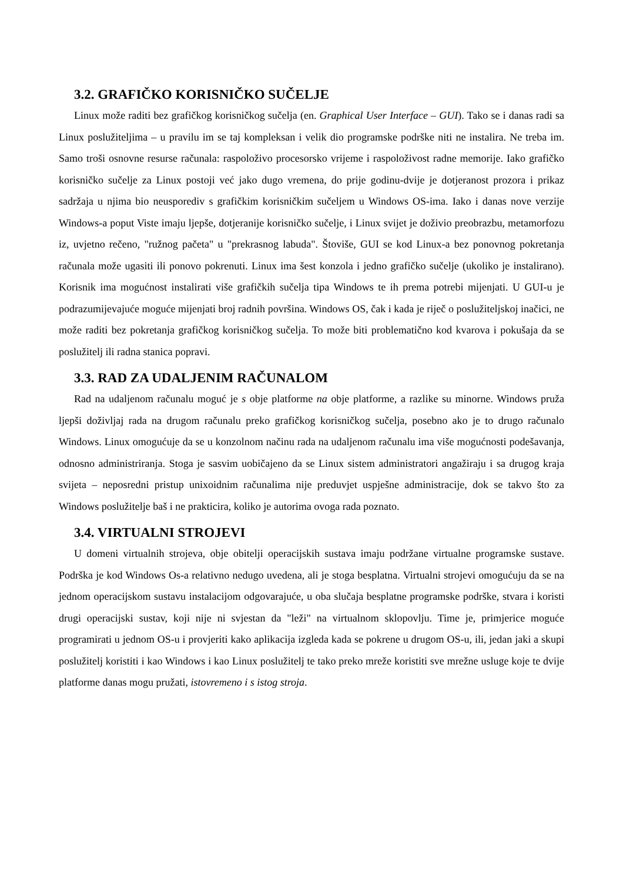3.2. GRAFIČKO KORISNIČKO SUČELJE
Linux može raditi bez grafičkog korisničkog sučelja (en. Graphical User Interface – GUI). Tako se i danas radi sa Linux poslužiteljima – u pravilu im se taj kompleksan i velik dio programske podrške niti ne instalira. Ne treba im. Samo troši osnovne resurse računala: raspoloživo procesorsko vrijeme i raspoloživost radne memorije. Iako grafičko korisničko sučelje za Linux postoji već jako dugo vremena, do prije godinu-dvije je dotjeranost prozora i prikaz sadržaja u njima bio neusporediv s grafičkim korisničkim sučeljem u Windows OS-ima. Iako i danas nove verzije Windows-a poput Viste imaju ljepše, dotjeranije korisničko sučelje, i Linux svijet je doživio preobrazbu, metamorfozu iz, uvjetno rečeno, "ružnog pačeta" u "prekrasnog labuda". Štoviše, GUI se kod Linux-a bez ponovnog pokretanja računala može ugasiti ili ponovo pokrenuti. Linux ima šest konzola i jedno grafičko sučelje (ukoliko je instalirano). Korisnik ima mogućnost instalirati više grafičkih sučelja tipa Windows te ih prema potrebi mijenjati. U GUI-u je podrazumijevajuće moguće mijenjati broj radnih površina. Windows OS, čak i kada je riječ o poslužiteljskoj inačici, ne može raditi bez pokretanja grafičkog korisničkog sučelja. To može biti problematično kod kvarova i pokušaja da se poslužitelj ili radna stanica popravi.
3.3. RAD ZA UDALJENIM RAČUNALOM
Rad na udaljenom računalu moguć je s obje platforme na obje platforme, a razlike su minorne. Windows pruža ljepši doživljaj rada na drugom računalu preko grafičkog korisničkog sučelja, posebno ako je to drugo računalo Windows. Linux omogućuje da se u konzolnom načinu rada na udaljenom računalu ima više mogućnosti podešavanja, odnosno administriranja. Stoga je sasvim uobičajeno da se Linux sistem administratori angažiraju i sa drugog kraja svijeta – neposredni pristup unixoidnim računalima nije preduvjet uspješne administracije, dok se takvo što za Windows poslužitelje baš i ne prakticira, koliko je autorima ovoga rada poznato.
3.4. VIRTUALNI STROJEVI
U domeni virtualnih strojeva, obje obitelji operacijskih sustava imaju podržane virtualne programske sustave. Podrška je kod Windows Os-a relativno nedugo uvedena, ali je stoga besplatna. Virtualni strojevi omogućuju da se na jednom operacijskom sustavu instalacijom odgovarajuće, u oba slučaja besplatne programske podrške, stvara i koristi drugi operacijski sustav, koji nije ni svjestan da "leži" na virtualnom sklopovlju. Time je, primjerice moguće programirati u jednom OS-u i provjeriti kako aplikacija izgleda kada se pokrene u drugom OS-u, ili, jedan jaki a skupi poslužitelj koristiti i kao Windows i kao Linux poslužitelj te tako preko mreže koristiti sve mrežne usluge koje te dvije platforme danas mogu pružati, istovremeno i s istog stroja.